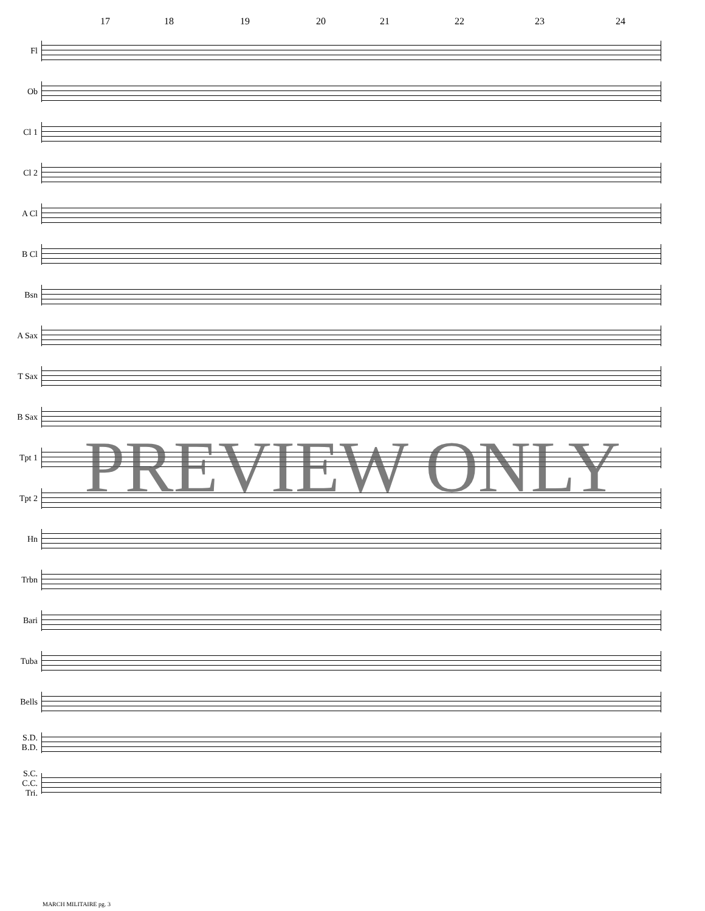17 18 19 20 21 22 23 24
Fl
Ob
Cl 1
Cl 2
A Cl
B Cl
Bsn
A Sax
T Sax
B Sax
Tpt 1
Tpt 2
Hn
Trbn
Bari
Tuba
Bells
S.D.
B.D.
S.C.
C.C.
Tri.
PREVIEW ONLY
MARCH MILITAIRE pg. 3